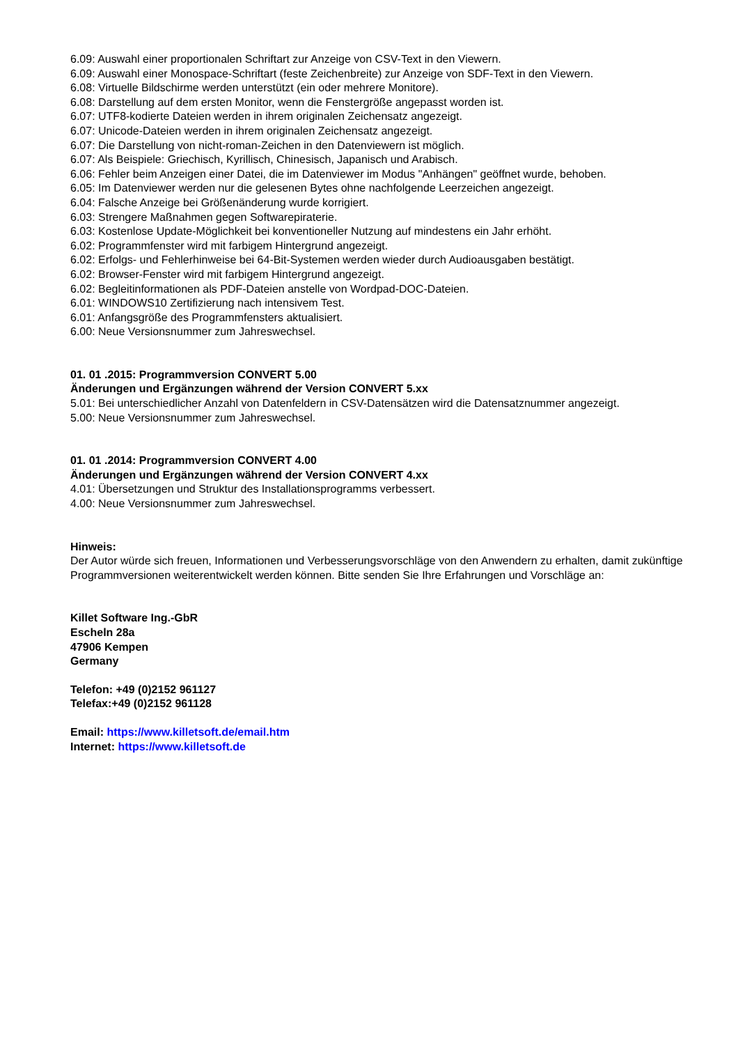6.09: Auswahl einer proportionalen Schriftart zur Anzeige von CSV-Text in den Viewern.
6.09: Auswahl einer Monospace-Schriftart (feste Zeichenbreite) zur Anzeige von SDF-Text in den Viewern.
6.08: Virtuelle Bildschirme werden unterstützt (ein oder mehrere Monitore).
6.08: Darstellung auf dem ersten Monitor, wenn die Fenstergröße angepasst worden ist.
6.07: UTF8-kodierte Dateien werden in ihrem originalen Zeichensatz angezeigt.
6.07: Unicode-Dateien werden in ihrem originalen Zeichensatz angezeigt.
6.07: Die Darstellung von nicht-roman-Zeichen in den Datenviewern ist möglich.
6.07: Als Beispiele: Griechisch, Kyrillisch, Chinesisch, Japanisch und Arabisch.
6.06: Fehler beim Anzeigen einer Datei, die im Datenviewer im Modus "Anhängen" geöffnet wurde, behoben.
6.05: Im Datenviewer werden nur die gelesenen Bytes ohne nachfolgende Leerzeichen angezeigt.
6.04: Falsche Anzeige bei Größenänderung wurde korrigiert.
6.03: Strengere Maßnahmen gegen Softwarepiraterie.
6.03: Kostenlose Update-Möglichkeit bei konventioneller Nutzung auf mindestens ein Jahr erhöht.
6.02: Programmfenster wird mit farbigem Hintergrund angezeigt.
6.02: Erfolgs- und Fehlerhinweise bei 64-Bit-Systemen werden wieder durch Audioausgaben bestätigt.
6.02: Browser-Fenster wird mit farbigem Hintergrund angezeigt.
6.02: Begleitinformationen als PDF-Dateien anstelle von Wordpad-DOC-Dateien.
6.01: WINDOWS10 Zertifizierung nach intensivem Test.
6.01: Anfangsgröße des Programmfensters aktualisiert.
6.00: Neue Versionsnummer zum Jahreswechsel.
01. 01 .2015: Programmversion CONVERT 5.00
Änderungen und Ergänzungen während der Version CONVERT 5.xx
5.01: Bei unterschiedlicher Anzahl von Datenfeldern in CSV-Datensätzen wird die Datensatznummer angezeigt.
5.00: Neue Versionsnummer zum Jahreswechsel.
01. 01 .2014: Programmversion CONVERT 4.00
Änderungen und Ergänzungen während der Version CONVERT 4.xx
4.01: Übersetzungen und Struktur des Installationsprogramms verbessert.
4.00: Neue Versionsnummer zum Jahreswechsel.
Hinweis:
Der Autor würde sich freuen, Informationen und Verbesserungsvorschläge von den Anwendern zu erhalten, damit zukünftige Programmversionen weiterentwickelt werden können. Bitte senden Sie Ihre Erfahrungen und Vorschläge an:
Killet Software Ing.-GbR
Escheln 28a
47906 Kempen
Germany
Telefon: +49 (0)2152 961127
Telefax:+49 (0)2152 961128
Email: https://www.killetsoft.de/email.htm
Internet: https://www.killetsoft.de